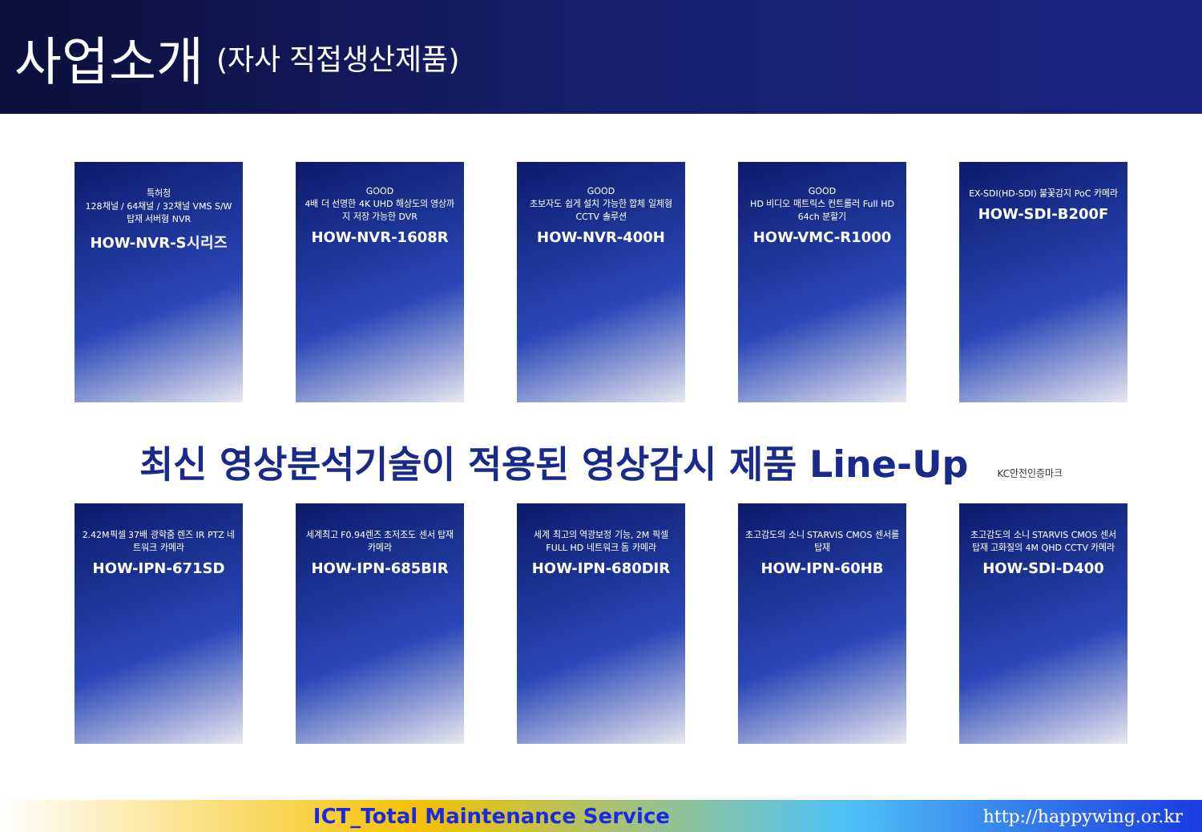사업소개
(자사 직접생산제품)
특허청
128채널 / 64채널 / 32채널 VMS S/W 탑재 서버형 NVR
HOW-NVR-S시리즈
GOOD
4배 더 선명한 4K UHD 해상도의 영상까지 저장 가능한 DVR
HOW-NVR-1608R
GOOD
초보자도 쉽게 설치 가능한 합체 일체형 CCTV 솔루션
HOW-NVR-400H
GOOD
HD 비디오 매트릭스 컨트롤러 Full HD 64ch 분할기
HOW-VMC-R1000
EX-SDI(HD-SDI) 불꽃감지 PoC 카메라
HOW-SDI-B200F
최신 영상분석기술이 적용된 영상감시 제품 Line-Up KC안전인증마크
2.42M픽셀 37배 광학줌 렌즈 IR PTZ 네트워크 카메라
HOW-IPN-671SD
세계최고 F0.94렌즈 초저조도 센서 탑재 카메라
HOW-IPN-685BIR
세계 최고의 역광보정 기능, 2M 픽셀 FULL HD 네트워크 돔 카메라
HOW-IPN-680DIR
초고감도의 소니 STARVIS CMOS 센서를 탑재
HOW-IPN-60HB
초고감도의 소니 STARVIS CMOS 센서 탑재 고화질의 4M QHD CCTV 카메라
HOW-SDI-D400
ICT_Total Maintenance Service
http://happywing.or.kr